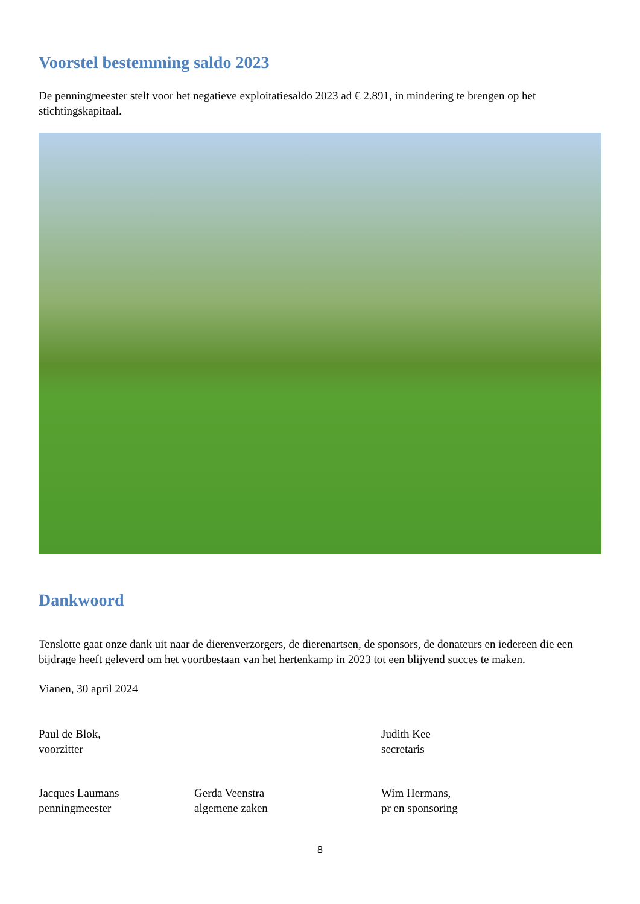Voorstel bestemming saldo 2023
De penningmeester stelt voor het negatieve exploitatiesaldo 2023 ad € 2.891, in mindering te brengen op het stichtingskapitaal.
Dankwoord
Tenslotte gaat onze dank uit naar de dierenverzorgers, de dierenartsen, de sponsors, de donateurs en iedereen die een bijdrage heeft geleverd om het voortbestaan van het hertenkamp in 2023 tot een blijvend succes te maken.
Vianen, 30 april 2024
Paul de Blok,
voorzitter
Judith Kee
secretaris
Jacques Laumans
penningmeester
Gerda Veenstra
algemene zaken
Wim Hermans,
pr en sponsoring
8